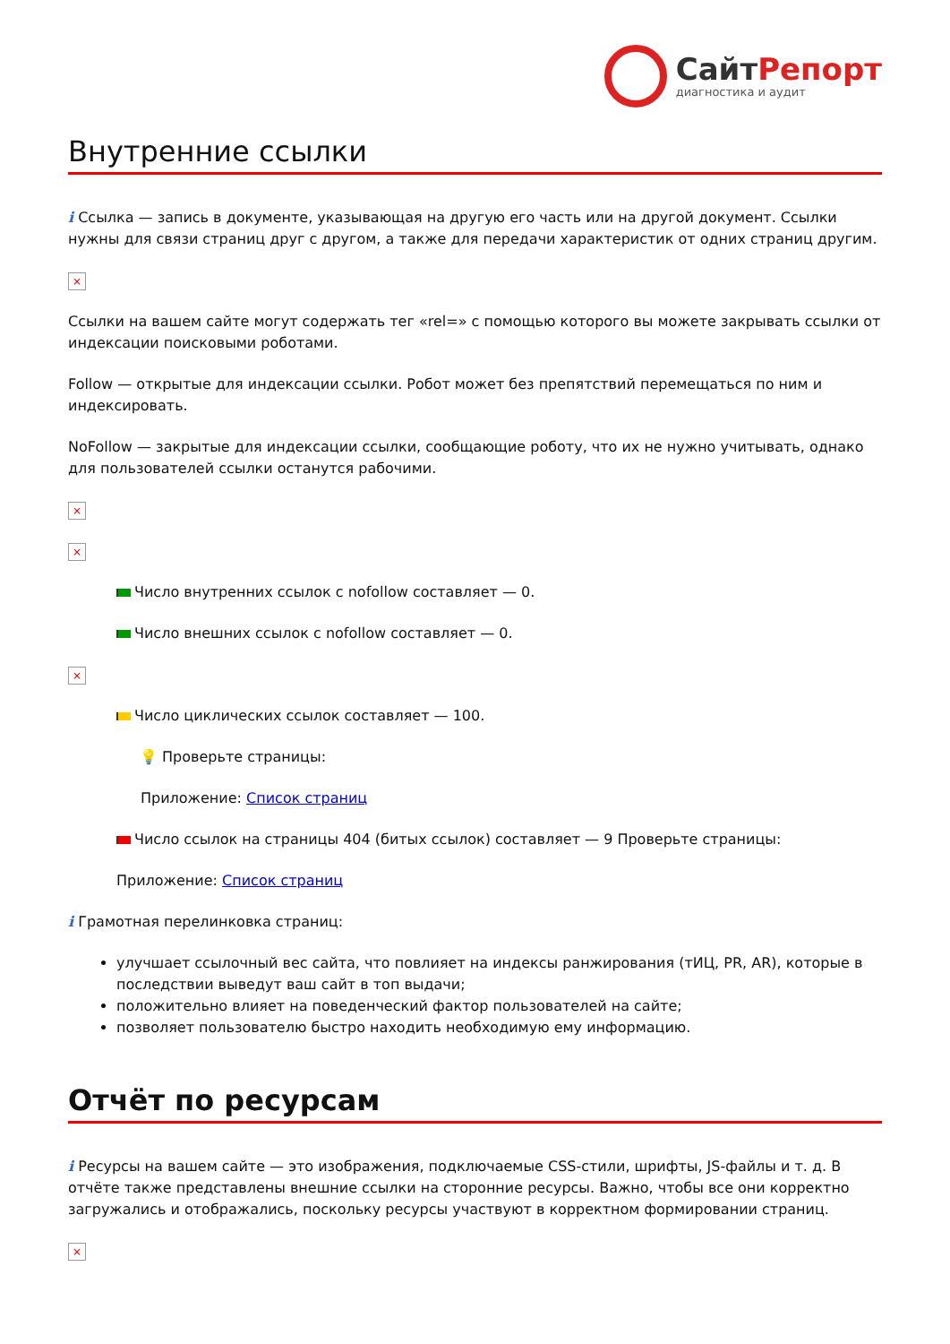СайтРепорт
диагностика и аудит
Внутренние ссылки
i Ссылка — запись в документе, указывающая на другую его часть или на другой документ. Ссылки нужны для связи страниц друг с другом, а также для передачи характеристик от одних страниц другим.
×
Ссылки на вашем сайте могут содержать тег «rel=» с помощью которого вы можете закрывать ссылки от индексации поисковыми роботами.
Follow — открытые для индексации ссылки. Робот может без препятствий перемещаться по ним и индексировать.
NoFollow — закрытые для индексации ссылки, сообщающие роботу, что их не нужно учитывать, однако для пользователей ссылки останутся рабочими.
×
×
Число внутренних ссылок с nofollow составляет — 0.
Число внешних ссылок с nofollow составляет — 0.
×
Число циклических ссылок составляет — 100.
💡 Проверьте страницы:
Приложение: Список страниц
Число ссылок на страницы 404 (битых ссылок) составляет — 9 Проверьте страницы:
Приложение: Список страниц
i Грамотная перелинковка страниц:
улучшает ссылочный вес сайта, что повлияет на индексы ранжирования (тИЦ, PR, AR), которые в последствии выведут ваш сайт в топ выдачи;
положительно влияет на поведенческий фактор пользователей на сайте;
позволяет пользователю быстро находить необходимую ему информацию.
Отчёт по ресурсам
i Ресурсы на вашем сайте — это изображения, подключаемые CSS-стили, шрифты, JS-файлы и т. д. В отчёте также представлены внешние ссылки на сторонние ресурсы. Важно, чтобы все они корректно загружались и отображались, поскольку ресурсы участвуют в корректном формировании страниц.
×